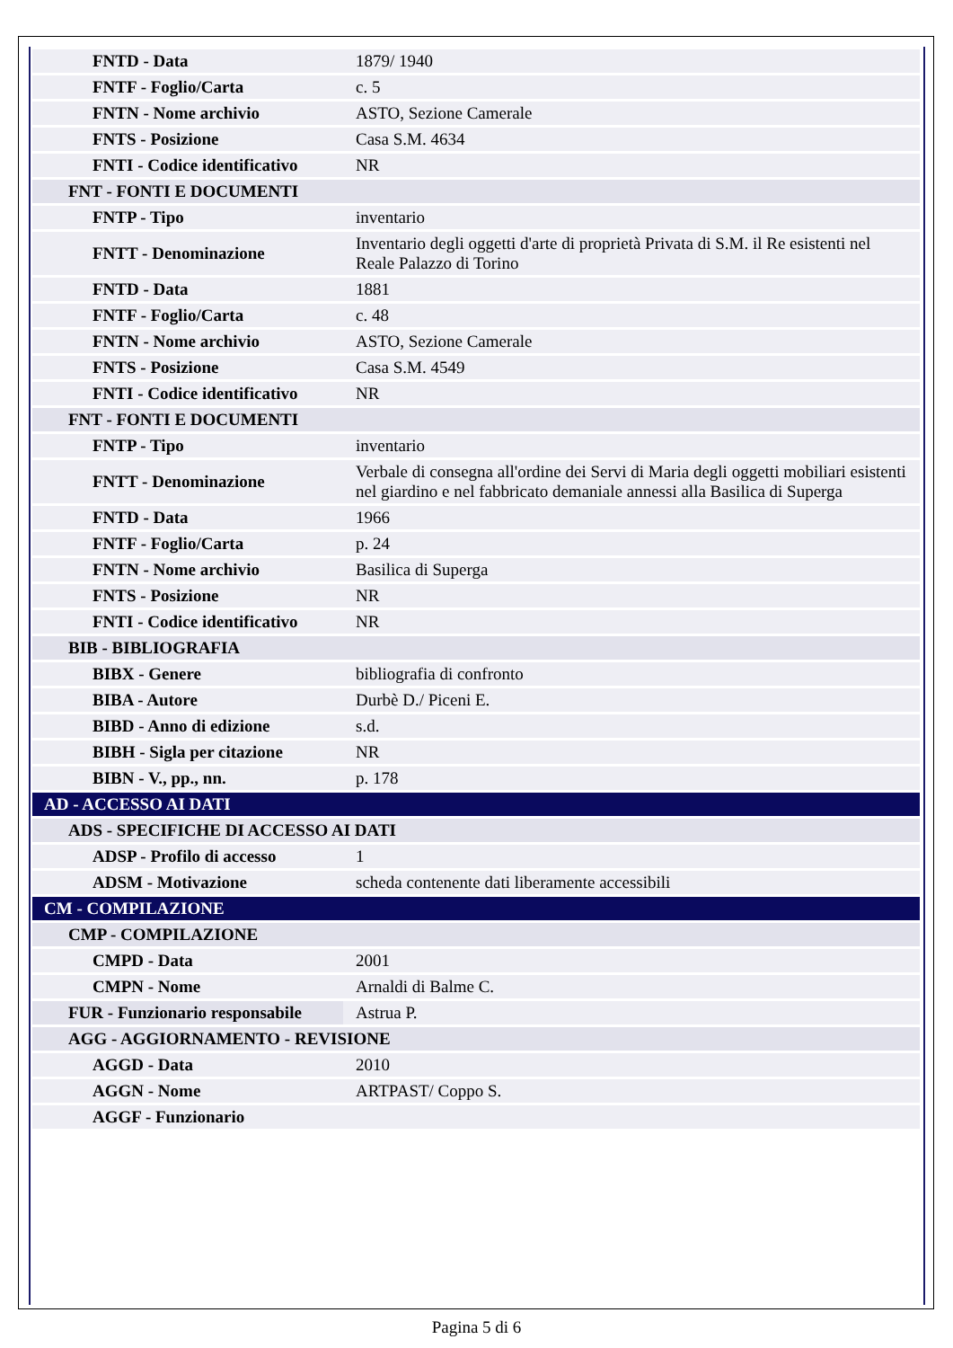| FNTD - Data | 1879/ 1940 |
| FNTF - Foglio/Carta | c. 5 |
| FNTN - Nome archivio | ASTO, Sezione Camerale |
| FNTS - Posizione | Casa S.M. 4634 |
| FNTI - Codice identificativo | NR |
| FNT - FONTI E DOCUMENTI | |
| FNTP - Tipo | inventario |
| FNTT - Denominazione | Inventario degli oggetti d'arte di proprietà Privata di S.M. il Re esistenti nel Reale Palazzo di Torino |
| FNTD - Data | 1881 |
| FNTF - Foglio/Carta | c. 48 |
| FNTN - Nome archivio | ASTO, Sezione Camerale |
| FNTS - Posizione | Casa S.M. 4549 |
| FNTI - Codice identificativo | NR |
| FNT - FONTI E DOCUMENTI | |
| FNTP - Tipo | inventario |
| FNTT - Denominazione | Verbale di consegna all'ordine dei Servi di Maria degli oggetti mobiliari esistenti nel giardino e nel fabbricato demaniale annessi alla Basilica di Superga |
| FNTD - Data | 1966 |
| FNTF - Foglio/Carta | p. 24 |
| FNTN - Nome archivio | Basilica di Superga |
| FNTS - Posizione | NR |
| FNTI - Codice identificativo | NR |
| BIB - BIBLIOGRAFIA | |
| BIBX - Genere | bibliografia di confronto |
| BIBA - Autore | Durbè D./ Piceni E. |
| BIBD - Anno di edizione | s.d. |
| BIBH - Sigla per citazione | NR |
| BIBN - V., pp., nn. | p. 178 |
| AD - ACCESSO AI DATI | |
| ADS - SPECIFICHE DI ACCESSO AI DATI | |
| ADSP - Profilo di accesso | 1 |
| ADSM - Motivazione | scheda contenente dati liberamente accessibili |
| CM - COMPILAZIONE | |
| CMP - COMPILAZIONE | |
| CMPD - Data | 2001 |
| CMPN - Nome | Arnaldi di Balme C. |
| FUR - Funzionario responsabile | Astrua P. |
| AGG - AGGIORNAMENTO - REVISIONE | |
| AGGD - Data | 2010 |
| AGGN - Nome | ARTPAST/ Coppo S. |
| AGGF - Funzionario | |
Pagina 5 di 6